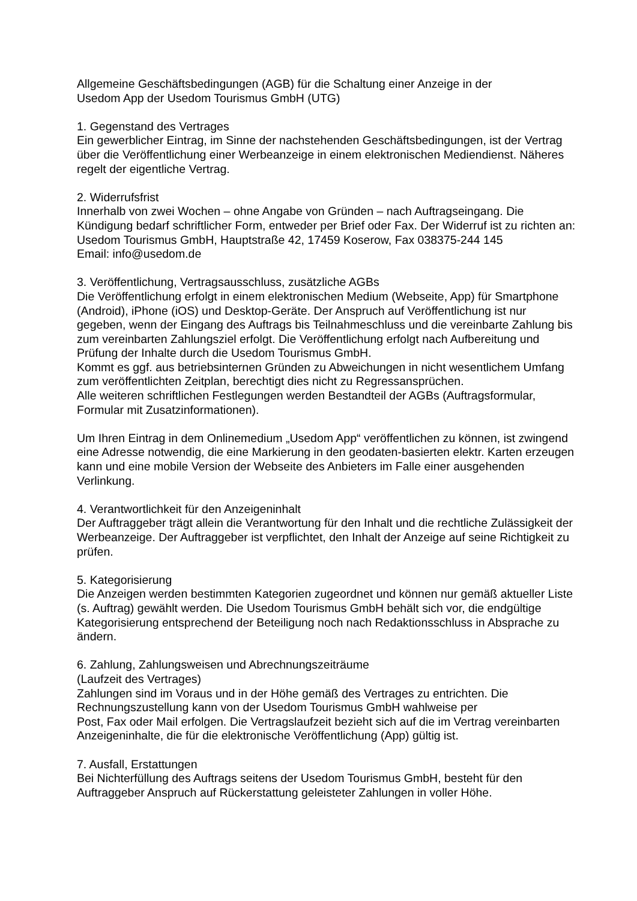Allgemeine Geschäftsbedingungen (AGB) für die Schaltung einer Anzeige in der
Usedom App der Usedom Tourismus GmbH (UTG)
1. Gegenstand des Vertrages
Ein gewerblicher Eintrag, im Sinne der nachstehenden Geschäftsbedingungen, ist der Vertrag über die Veröffentlichung einer Werbeanzeige in einem elektronischen Mediendienst. Näheres regelt der eigentliche Vertrag.
2. Widerrufsfrist
Innerhalb von zwei Wochen – ohne Angabe von Gründen – nach Auftragseingang. Die Kündigung bedarf schriftlicher Form, entweder per Brief oder Fax. Der Widerruf ist zu richten an:
Usedom Tourismus GmbH, Hauptstraße 42, 17459 Koserow, Fax 038375-244 145
Email: info@usedom.de
3. Veröffentlichung, Vertragsausschluss, zusätzliche AGBs
Die Veröffentlichung erfolgt in einem elektronischen Medium (Webseite, App) für Smartphone (Android), iPhone (iOS) und Desktop-Geräte. Der Anspruch auf Veröffentlichung ist nur gegeben, wenn der Eingang des Auftrags bis Teilnahmeschluss und die vereinbarte Zahlung bis zum vereinbarten Zahlungsziel erfolgt. Die Veröffentlichung erfolgt nach Aufbereitung und Prüfung der Inhalte durch die Usedom Tourismus GmbH.
Kommt es ggf. aus betriebsinternen Gründen zu Abweichungen in nicht wesentlichem Umfang zum veröffentlichten Zeitplan, berechtigt dies nicht zu Regressansprüchen.
Alle weiteren schriftlichen Festlegungen werden Bestandteil der AGBs (Auftragsformular, Formular mit Zusatzinformationen).
Um Ihren Eintrag in dem Onlinemedium „Usedom App“ veröffentlichen zu können, ist zwingend eine Adresse notwendig, die eine Markierung in den geodaten-basierten elektr. Karten erzeugen kann und eine mobile Version der Webseite des Anbieters im Falle einer ausgehenden Verlinkung.
4. Verantwortlichkeit für den Anzeigeninhalt
Der Auftraggeber trägt allein die Verantwortung für den Inhalt und die rechtliche Zulässigkeit der Werbeanzeige. Der Auftraggeber ist verpflichtet, den Inhalt der Anzeige auf seine Richtigkeit zu prüfen.
5. Kategorisierung
Die Anzeigen werden bestimmten Kategorien zugeordnet und können nur gemäß aktueller Liste (s. Auftrag) gewählt werden. Die Usedom Tourismus GmbH behält sich vor, die endgültige Kategorisierung entsprechend der Beteiligung noch nach Redaktionsschluss in Absprache zu ändern.
6. Zahlung, Zahlungsweisen und Abrechnungszeiträume
(Laufzeit des Vertrages)
Zahlungen sind im Voraus und in der Höhe gemäß des Vertrages zu entrichten. Die Rechnungszustellung kann von der Usedom Tourismus GmbH wahlweise per
Post, Fax oder Mail erfolgen. Die Vertragslaufzeit bezieht sich auf die im Vertrag vereinbarten Anzeigeninhalte, die für die elektronische Veröffentlichung (App) gültig ist.
7. Ausfall, Erstattungen
Bei Nichterfüllung des Auftrags seitens der Usedom Tourismus GmbH, besteht für den Auftraggeber Anspruch auf Rückerstattung geleisteter Zahlungen in voller Höhe.